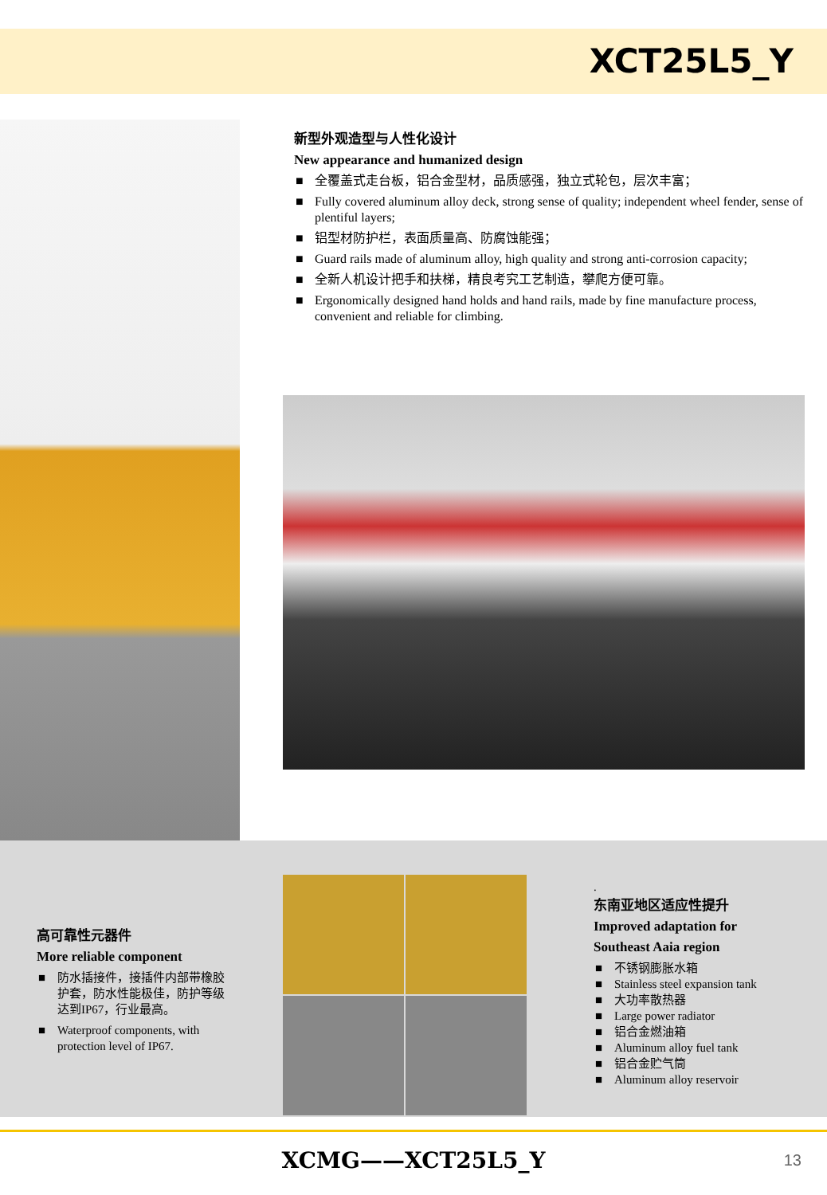XCT25L5_Y
新型外观造型与人性化设计
New appearance and humanized design
■ 全覆盖式走台板，铝合金型材，品质感强，独立式轮包，层次丰富；
■ Fully covered aluminum alloy deck, strong sense of quality; independent wheel fender, sense of plentiful layers;
■ 铝型材防护栏，表面质量高、防腐蚀能强；
■ Guard rails made of aluminum alloy, high quality and strong anti-corrosion capacity;
■ 全新人机设计把手和扶梯，精良考究工艺制造，攀爬方便可靠。
■ Ergonomically designed hand holds and hand rails, made by fine manufacture process, convenient and reliable for climbing.
高可靠性元器件
More reliable component
■ 防水插接件，接插件内部带橡胶护套，防水性能极佳，防护等级达到IP67，行业最高。
■ Waterproof components, with protection level of IP67.
.
东南亚地区适应性提升
Improved adaptation for
Southeast Aaia region
■ 不锈钢膨胀水箱
■ Stainless steel expansion tank
■ 大功率散热器
■ Large power radiator
■ 铝合金燃油箱
■ Aluminum alloy fuel tank
■ 铝合金贮气筒
■ Aluminum alloy reservoir
XCMG——XCT25L5_Y 13